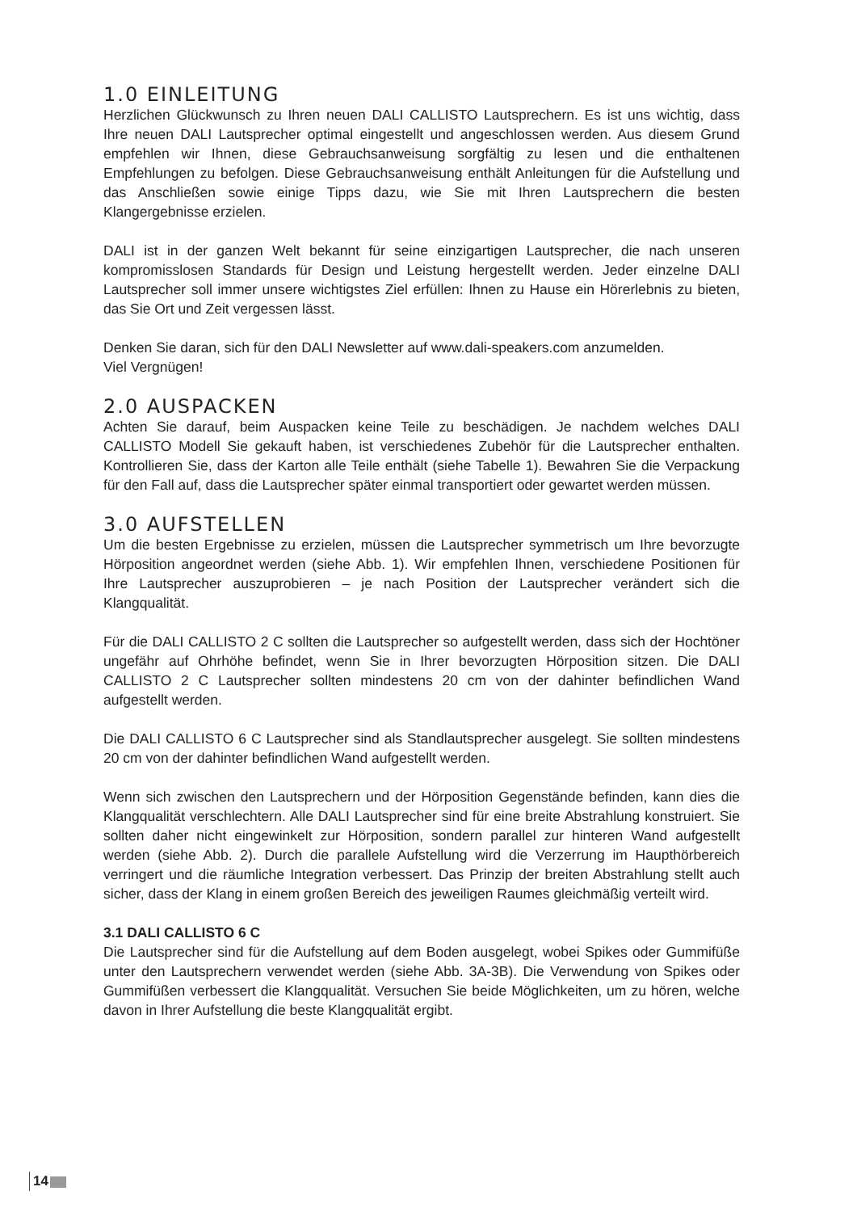1.0 EINLEITUNG
Herzlichen Glückwunsch zu Ihren neuen DALI CALLISTO Lautsprechern. Es ist uns wichtig, dass Ihre neuen DALI Lautsprecher optimal eingestellt und angeschlossen werden. Aus diesem Grund empfehlen wir Ihnen, diese Gebrauchsanweisung sorgfältig zu lesen und die enthaltenen Empfehlungen zu befolgen. Diese Gebrauchsanweisung enthält Anleitungen für die Aufstellung und das Anschließen sowie einige Tipps dazu, wie Sie mit Ihren Lautsprechern die besten Klangergebnisse erzielen.
DALI ist in der ganzen Welt bekannt für seine einzigartigen Lautsprecher, die nach unseren kompromisslosen Standards für Design und Leistung hergestellt werden. Jeder einzelne DALI Lautsprecher soll immer unsere wichtigstes Ziel erfüllen: Ihnen zu Hause ein Hörerlebnis zu bieten, das Sie Ort und Zeit vergessen lässt.
Denken Sie daran, sich für den DALI Newsletter auf www.dali-speakers.com anzumelden.
Viel Vergnügen!
2.0 AUSPACKEN
Achten Sie darauf, beim Auspacken keine Teile zu beschädigen. Je nachdem welches DALI CALLISTO Modell Sie gekauft haben, ist verschiedenes Zubehör für die Lautsprecher enthalten. Kontrollieren Sie, dass der Karton alle Teile enthält (siehe Tabelle 1). Bewahren Sie die Verpackung für den Fall auf, dass die Lautsprecher später einmal transportiert oder gewartet werden müssen.
3.0 AUFSTELLEN
Um die besten Ergebnisse zu erzielen, müssen die Lautsprecher symmetrisch um Ihre bevorzugte Hörposition angeordnet werden (siehe Abb. 1). Wir empfehlen Ihnen, verschiedene Positionen für Ihre Lautsprecher auszuprobieren – je nach Position der Lautsprecher verändert sich die Klangqualität.
Für die DALI CALLISTO 2 C sollten die Lautsprecher so aufgestellt werden, dass sich der Hochtöner ungefähr auf Ohrhöhe befindet, wenn Sie in Ihrer bevorzugten Hörposition sitzen. Die DALI CALLISTO 2 C Lautsprecher sollten mindestens 20 cm von der dahinter befindlichen Wand aufgestellt werden.
Die DALI CALLISTO 6 C Lautsprecher sind als Standlautsprecher ausgelegt. Sie sollten mindestens 20 cm von der dahinter befindlichen Wand aufgestellt werden.
Wenn sich zwischen den Lautsprechern und der Hörposition Gegenstände befinden, kann dies die Klangqualität verschlechtern. Alle DALI Lautsprecher sind für eine breite Abstrahlung konstruiert. Sie sollten daher nicht eingewinkelt zur Hörposition, sondern parallel zur hinteren Wand aufgestellt werden (siehe Abb. 2). Durch die parallele Aufstellung wird die Verzerrung im Haupthörbereich verringert und die räumliche Integration verbessert. Das Prinzip der breiten Abstrahlung stellt auch sicher, dass der Klang in einem großen Bereich des jeweiligen Raumes gleichmäßig verteilt wird.
3.1 DALI CALLISTO 6 C
Die Lautsprecher sind für die Aufstellung auf dem Boden ausgelegt, wobei Spikes oder Gummifüße unter den Lautsprechern verwendet werden (siehe Abb. 3A-3B). Die Verwendung von Spikes oder Gummifüßen verbessert die Klangqualität. Versuchen Sie beide Möglichkeiten, um zu hören, welche davon in Ihrer Aufstellung die beste Klangqualität ergibt.
14